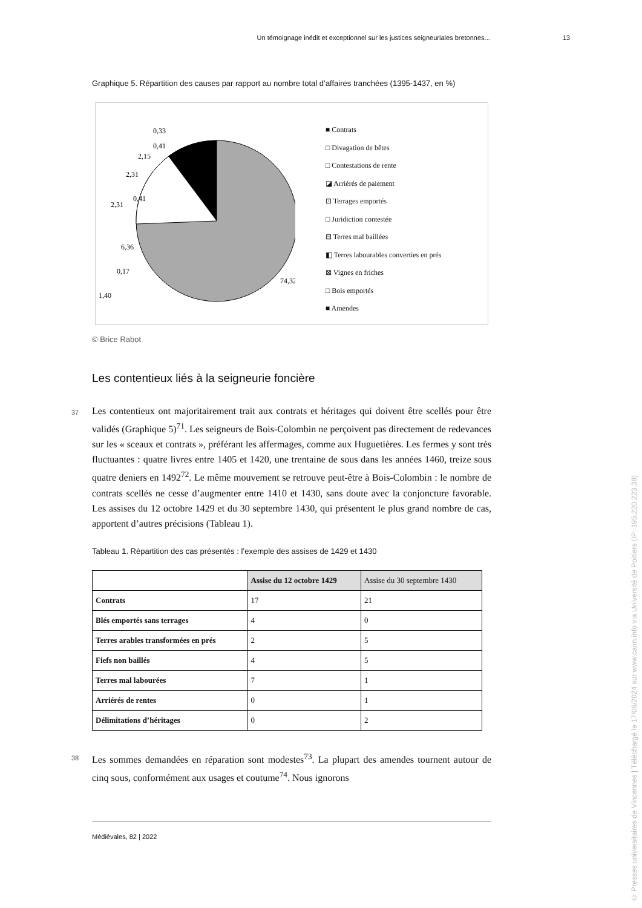Un témoignage inédit et exceptionnel sur les justices seigneuriales bretonnes... 13
Graphique 5. Répartition des causes par rapport au nombre total d’affaires tranchées (1395-1437, en %)
0,33
0,41
2,15
2,31
0,41
2,31
6,36
0,17
1,40
74,32
■ Contrats
□ Divagation de bêtes
□ Contestations de rente
◪ Arriérés de paiement
⊡ Terrages emportés
□ Juridiction contestée
⊟ Terres mal baillées
◧ Terres labourables converties en prés
⊠ Vignes en friches
□ Bois emportés
■ Amendes
© Brice Rabot
Les contentieux liés à la seigneurie foncière
37 Les contentieux ont majoritairement trait aux contrats et héritages qui doivent être scellés pour être validés (Graphique 5)<sup>71</sup>. Les seigneurs de Bois-Colombin ne perçoivent pas directement de redevances sur les « sceaux et contrats », préférant les affermages, comme aux Huguetières. Les fermes y sont très fluctuantes : quatre livres entre 1405 et 1420, une trentaine de sous dans les années 1460, treize sous quatre deniers en 1492<sup>72</sup>. Le même mouvement se retrouve peut-être à Bois-Colombin : le nombre de contrats scellés ne cesse d’augmenter entre 1410 et 1430, sans doute avec la conjoncture favorable. Les assises du 12 octobre 1429 et du 30 septembre 1430, qui présentent le plus grand nombre de cas, apportent d’autres précisions (Tableau 1).
Tableau 1. Répartition des cas présentés : l’exemple des assises de 1429 et 1430
| | Assise du 12 octobre 1429 | Assise du 30 septembre 1430 |
| --- | --- | --- |
| Contrats | 17 | 21 |
| Blés emportés sans terrages | 4 | 0 |
| Terres arables transformées en prés | 2 | 5 |
| Fiefs non baillés | 4 | 5 |
| Terres mal labourées | 7 | 1 |
| Arriérés de rentes | 0 | 1 |
| Délimitations d’héritages | 0 | 2 |
38 Les sommes demandées en réparation sont modestes<sup>73</sup>. La plupart des amendes tournent autour de cinq sous, conformément aux usages et coutume<sup>74</sup>. Nous ignorons
Médiévales, 82 | 2022
© Presses universitaires de Vincennes | Téléchargé le 17/06/2024 sur www.cairn.info via Université de Poitiers (IP: 195.220.223.38)